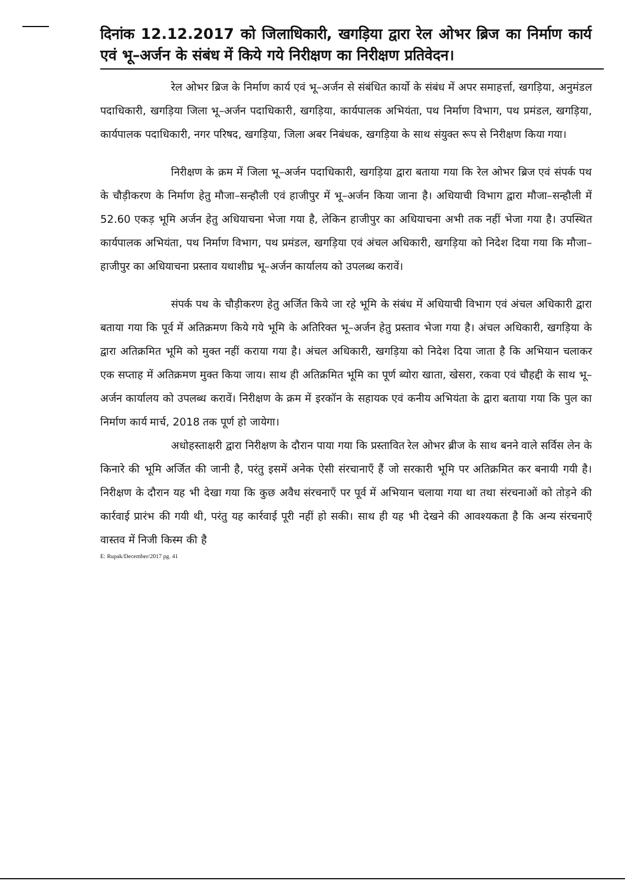दिनांक 12.12.2017 को जिलाधिकारी, खगड़िया द्वारा रेल ओभर ब्रिज का निर्माण कार्य एवं भू–अर्जन के संबंध में किये गये निरीक्षण का निरीक्षण प्रतिवेदन।
रेल ओभर ब्रिज के निर्माण कार्य एवं भू–अर्जन से संबंधित कार्यो के संबंध में अपर समाहर्त्ता, खगड़िया, अनुमंडल पदाधिकारी, खगड़िया जिला भू–अर्जन पदाधिकारी, खगड़िया, कार्यपालक अभियंता, पथ निर्माण विभाग, पथ प्रमंडल, खगड़िया, कार्यपालक पदाधिकारी, नगर परिषद, खगड़िया, जिला अबर निबंधक, खगड़िया के साथ संयुक्त रूप से निरीक्षण किया गया।
निरीक्षण के क्रम में जिला भू–अर्जन पदाधिकारी, खगड़िया द्वारा बताया गया कि रेल ओभर ब्रिज एवं संपर्क पथ के चौड़ीकरण के निर्माण हेतु मौजा–सन्हौली एवं हाजीपुर में भू–अर्जन किया जाना है। अधियाची विभाग द्वारा मौजा–सन्हौली में 52.60 एकड़ भूमि अर्जन हेतु अधियाचना भेजा गया है, लेकिन हाजीपुर का अधियाचना अभी तक नहीं भेजा गया है। उपस्थित कार्यपालक अभियंता, पथ निर्माण विभाग, पथ प्रमंडल, खगड़िया एवं अंचल अधिकारी, खगड़िया को निदेश दिया गया कि मौजा–हाजीपुर का अधियाचना प्रस्ताव यथाशीघ्र भू–अर्जन कार्यालय को उपलब्ध करावें।
संपर्क पथ के चौड़ीकरण हेतु अर्जित किये जा रहे भूमि के संबंध में अधियाची विभाग एवं अंचल अधिकारी द्वारा बताया गया कि पूर्व में अतिक्रमण किये गये भूमि के अतिरिक्त भू–अर्जन हेतु प्रस्ताव भेजा गया है। अंचल अधिकारी, खगड़िया के द्वारा अतिक्रमित भूमि को मुक्त नहीं कराया गया है। अंचल अधिकारी, खगड़िया को निदेश दिया जाता है कि अभियान चलाकर एक सप्ताह में अतिक्रमण मुक्त किया जाय। साथ ही अतिक्रमित भूमि का पूर्ण ब्योरा खाता, खेसरा, रकवा एवं चौहद्दी के साथ भू–अर्जन कार्यालय को उपलब्ध करावें। निरीक्षण के क्रम में इरकॉन के सहायक एवं कनीय अभियंता के द्वारा बताया गया कि पुल का निर्माण कार्य मार्च, 2018 तक पूर्ण हो जायेगा।
अधोहस्ताक्षरी द्वारा निरीक्षण के दौरान पाया गया कि प्रस्तावित रेल ओभर ब्रीज के साथ बनने वाले सर्विस लेन के किनारे की भूमि अर्जित की जानी है, परंतु इसमें अनेक ऐसी संरचानाएँ हैं जो सरकारी भूमि पर अतिक्रमित कर बनायी गयी है। निरीक्षण के दौरान यह भी देखा गया कि कुछ अवैध संरचनाएँ पर पूर्व में अभियान चलाया गया था तथा संरचनाओं को तोड़ने की कार्रवाई प्रारंभ की गयी थी, परंतु यह कार्रवाई पूरी नहीं हो सकी। साथ ही यह भी देखने की आवश्यकता है कि अन्य संरचनाएँ वास्तव में निजी किस्म की है
E: Rupak/December/2017 pg. 41